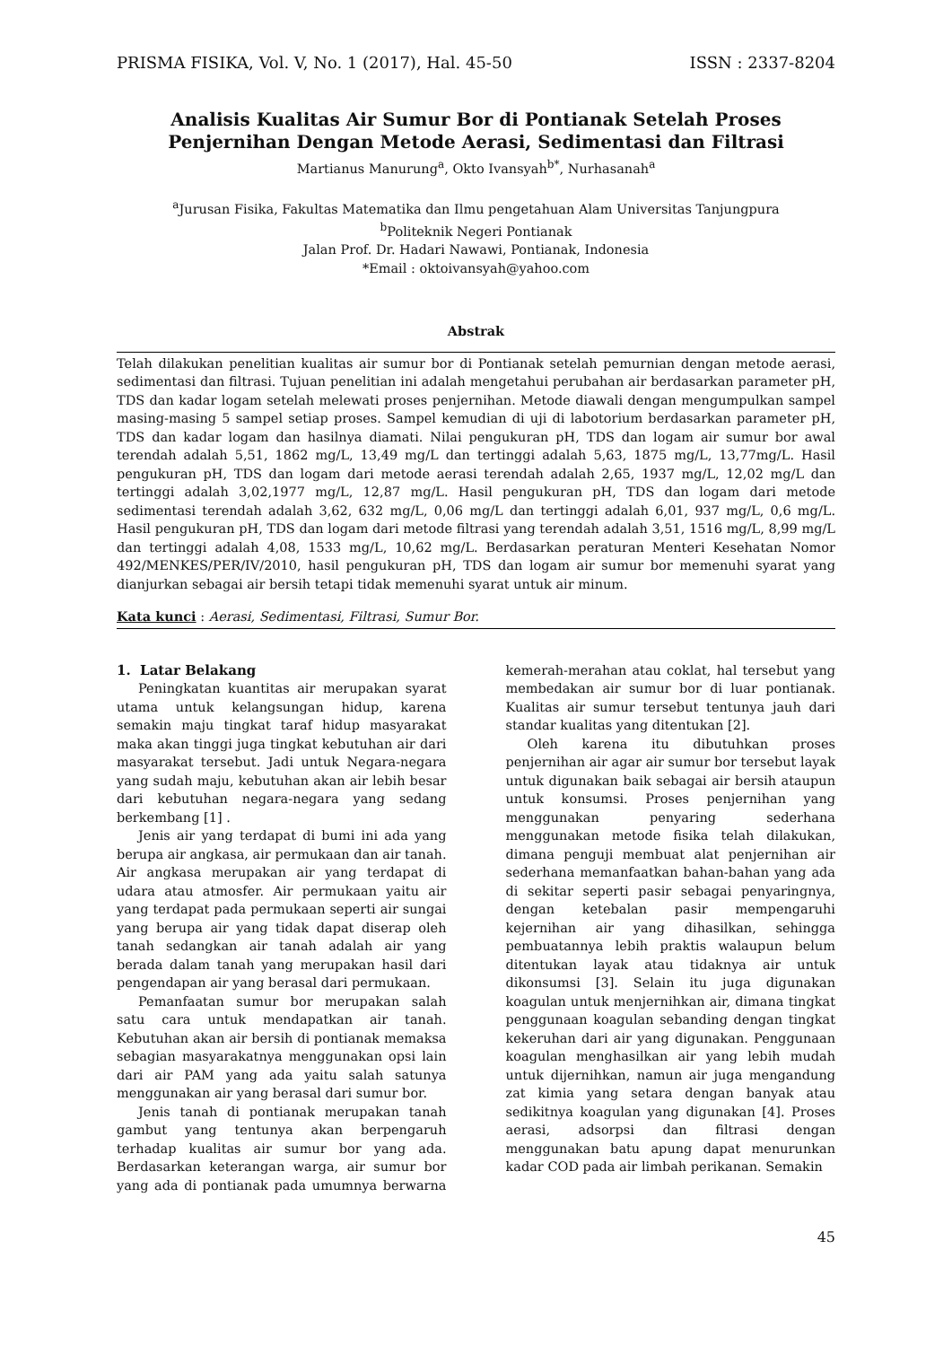PRISMA FISIKA, Vol. V, No. 1 (2017), Hal. 45-50 ISSN : 2337-8204
Analisis Kualitas Air Sumur Bor di Pontianak Setelah Proses
Penjernihan Dengan Metode Aerasi, Sedimentasi dan Filtrasi
Martianus Manurung<sup>a</sup>, Okto Ivansyah<sup>b*</sup>, Nurhasanah<sup>a</sup>
<sup>a</sup> Jurusan Fisika, Fakultas Matematika dan Ilmu pengetahuan Alam Universitas Tanjungpura
<sup>b</sup> Politeknik Negeri Pontianak
Jalan Prof. Dr. Hadari Nawawi, Pontianak, Indonesia
*Email : oktoivansyah@yahoo.com
Abstrak
Telah dilakukan penelitian kualitas air sumur bor di Pontianak setelah pemurnian dengan metode aerasi, sedimentasi dan filtrasi. Tujuan penelitian ini adalah mengetahui perubahan air berdasarkan parameter pH, TDS dan kadar logam setelah melewati proses penjernihan. Metode diawali dengan mengumpulkan sampel masing-masing 5 sampel setiap proses. Sampel kemudian di uji di labotorium berdasarkan parameter pH, TDS dan kadar logam dan hasilnya diamati. Nilai pengukuran pH, TDS dan logam air sumur bor awal terendah adalah 5,51, 1862 mg/L, 13,49 mg/L dan tertinggi adalah 5,63, 1875 mg/L, 13,77mg/L. Hasil pengukuran pH, TDS dan logam dari metode aerasi terendah adalah 2,65, 1937 mg/L, 12,02 mg/L dan tertinggi adalah 3,02,1977 mg/L, 12,87 mg/L. Hasil pengukuran pH, TDS dan logam dari metode sedimentasi terendah adalah 3,62, 632 mg/L, 0,06 mg/L dan tertinggi adalah 6,01, 937 mg/L, 0,6 mg/L. Hasil pengukuran pH, TDS dan logam dari metode filtrasi yang terendah adalah 3,51, 1516 mg/L, 8,99 mg/L dan tertinggi adalah 4,08, 1533 mg/L, 10,62 mg/L. Berdasarkan peraturan Menteri Kesehatan Nomor 492/MENKES/PER/IV/2010, hasil pengukuran pH, TDS dan logam air sumur bor memenuhi syarat yang dianjurkan sebagai air bersih tetapi tidak memenuhi syarat untuk air minum.
Kata kunci : Aerasi, Sedimentasi, Filtrasi, Sumur Bor.
1. Latar Belakang
Peningkatan kuantitas air merupakan syarat utama untuk kelangsungan hidup, karena semakin maju tingkat taraf hidup masyarakat maka akan tinggi juga tingkat kebutuhan air dari masyarakat tersebut. Jadi untuk Negara-negara yang sudah maju, kebutuhan akan air lebih besar dari kebutuhan negara-negara yang sedang berkembang [1] .
Jenis air yang terdapat di bumi ini ada yang berupa air angkasa, air permukaan dan air tanah. Air angkasa merupakan air yang terdapat di udara atau atmosfer. Air permukaan yaitu air yang terdapat pada permukaan seperti air sungai yang berupa air yang tidak dapat diserap oleh tanah sedangkan air tanah adalah air yang berada dalam tanah yang merupakan hasil dari pengendapan air yang berasal dari permukaan.
Pemanfaatan sumur bor merupakan salah satu cara untuk mendapatkan air tanah. Kebutuhan akan air bersih di pontianak memaksa sebagian masyarakatnya menggunakan opsi lain dari air PAM yang ada yaitu salah satunya menggunakan air yang berasal dari sumur bor.
Jenis tanah di pontianak merupakan tanah gambut yang tentunya akan berpengaruh terhadap kualitas air sumur bor yang ada. Berdasarkan keterangan warga, air sumur bor yang ada di pontianak pada umumnya berwarna kemerah-merahan atau coklat, hal tersebut yang membedakan air sumur bor di luar pontianak. Kualitas air sumur tersebut tentunya jauh dari standar kualitas yang ditentukan [2].
Oleh karena itu dibutuhkan proses penjernihan air agar air sumur bor tersebut layak untuk digunakan baik sebagai air bersih ataupun untuk konsumsi. Proses penjernihan yang menggunakan penyaring sederhana menggunakan metode fisika telah dilakukan, dimana penguji membuat alat penjernihan air sederhana memanfaatkan bahan-bahan yang ada di sekitar seperti pasir sebagai penyaringnya, dengan ketebalan pasir mempengaruhi kejernihan air yang dihasilkan, sehingga pembuatannya lebih praktis walaupun belum ditentukan layak atau tidaknya air untuk dikonsumsi [3]. Selain itu juga digunakan koagulan untuk menjernihkan air, dimana tingkat penggunaan koagulan sebanding dengan tingkat kekeruhan dari air yang digunakan. Penggunaan koagulan menghasilkan air yang lebih mudah untuk dijernihkan, namun air juga mengandung zat kimia yang setara dengan banyak atau sedikitnya koagulan yang digunakan [4]. Proses aerasi, adsorpsi dan filtrasi dengan menggunakan batu apung dapat menurunkan kadar COD pada air limbah perikanan. Semakin
45